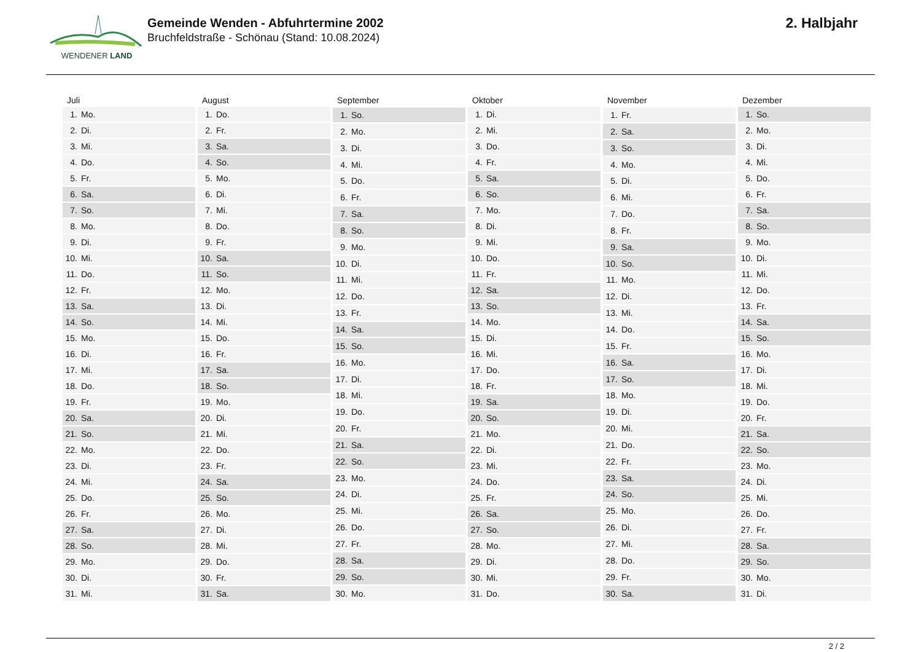WENDENER LAND
Gemeinde Wenden - Abfuhrtermine 2002
Bruchfeldstraße - Schönau (Stand: 10.08.2024)
2. Halbjahr
| Juli | |
| --- | --- |
| 1. | Mo. |
| 2. | Di. |
| 3. | Mi. |
| 4. | Do. |
| 5. | Fr. |
| 6. | Sa. |
| 7. | So. |
| 8. | Mo. |
| 9. | Di. |
| 10. | Mi. |
| 11. | Do. |
| 12. | Fr. |
| 13. | Sa. |
| 14. | So. |
| 15. | Mo. |
| 16. | Di. |
| 17. | Mi. |
| 18. | Do. |
| 19. | Fr. |
| 20. | Sa. |
| 21. | So. |
| 22. | Mo. |
| 23. | Di. |
| 24. | Mi. |
| 25. | Do. |
| 26. | Fr. |
| 27. | Sa. |
| 28. | So. |
| 29. | Mo. |
| 30. | Di. |
| 31. | Mi. |
| August | |
| --- | --- |
| 1. | Do. |
| 2. | Fr. |
| 3. | Sa. |
| 4. | So. |
| 5. | Mo. |
| 6. | Di. |
| 7. | Mi. |
| 8. | Do. |
| 9. | Fr. |
| 10. | Sa. |
| 11. | So. |
| 12. | Mo. |
| 13. | Di. |
| 14. | Mi. |
| 15. | Do. |
| 16. | Fr. |
| 17. | Sa. |
| 18. | So. |
| 19. | Mo. |
| 20. | Di. |
| 21. | Mi. |
| 22. | Do. |
| 23. | Fr. |
| 24. | Sa. |
| 25. | So. |
| 26. | Mo. |
| 27. | Di. |
| 28. | Mi. |
| 29. | Do. |
| 30. | Fr. |
| 31. | Sa. |
| September | |
| --- | --- |
| 1. | So. |
| 2. | Mo. |
| 3. | Di. |
| 4. | Mi. |
| 5. | Do. |
| 6. | Fr. |
| 7. | Sa. |
| 8. | So. |
| 9. | Mo. |
| 10. | Di. |
| 11. | Mi. |
| 12. | Do. |
| 13. | Fr. |
| 14. | Sa. |
| 15. | So. |
| 16. | Mo. |
| 17. | Di. |
| 18. | Mi. |
| 19. | Do. |
| 20. | Fr. |
| 21. | Sa. |
| 22. | So. |
| 23. | Mo. |
| 24. | Di. |
| 25. | Mi. |
| 26. | Do. |
| 27. | Fr. |
| 28. | Sa. |
| 29. | So. |
| 30. | Mo. |
| Oktober | |
| --- | --- |
| 1. | Di. |
| 2. | Mi. |
| 3. | Do. |
| 4. | Fr. |
| 5. | Sa. |
| 6. | So. |
| 7. | Mo. |
| 8. | Di. |
| 9. | Mi. |
| 10. | Do. |
| 11. | Fr. |
| 12. | Sa. |
| 13. | So. |
| 14. | Mo. |
| 15. | Di. |
| 16. | Mi. |
| 17. | Do. |
| 18. | Fr. |
| 19. | Sa. |
| 20. | So. |
| 21. | Mo. |
| 22. | Di. |
| 23. | Mi. |
| 24. | Do. |
| 25. | Fr. |
| 26. | Sa. |
| 27. | So. |
| 28. | Mo. |
| 29. | Di. |
| 30. | Mi. |
| 31. | Do. |
| November | |
| --- | --- |
| 1. | Fr. |
| 2. | Sa. |
| 3. | So. |
| 4. | Mo. |
| 5. | Di. |
| 6. | Mi. |
| 7. | Do. |
| 8. | Fr. |
| 9. | Sa. |
| 10. | So. |
| 11. | Mo. |
| 12. | Di. |
| 13. | Mi. |
| 14. | Do. |
| 15. | Fr. |
| 16. | Sa. |
| 17. | So. |
| 18. | Mo. |
| 19. | Di. |
| 20. | Mi. |
| 21. | Do. |
| 22. | Fr. |
| 23. | Sa. |
| 24. | So. |
| 25. | Mo. |
| 26. | Di. |
| 27. | Mi. |
| 28. | Do. |
| 29. | Fr. |
| 30. | Sa. |
| Dezember | |
| --- | --- |
| 1. | So. |
| 2. | Mo. |
| 3. | Di. |
| 4. | Mi. |
| 5. | Do. |
| 6. | Fr. |
| 7. | Sa. |
| 8. | So. |
| 9. | Mo. |
| 10. | Di. |
| 11. | Mi. |
| 12. | Do. |
| 13. | Fr. |
| 14. | Sa. |
| 15. | So. |
| 16. | Mo. |
| 17. | Di. |
| 18. | Mi. |
| 19. | Do. |
| 20. | Fr. |
| 21. | Sa. |
| 22. | So. |
| 23. | Mo. |
| 24. | Di. |
| 25. | Mi. |
| 26. | Do. |
| 27. | Fr. |
| 28. | Sa. |
| 29. | So. |
| 30. | Mo. |
| 31. | Di. |
2 / 2